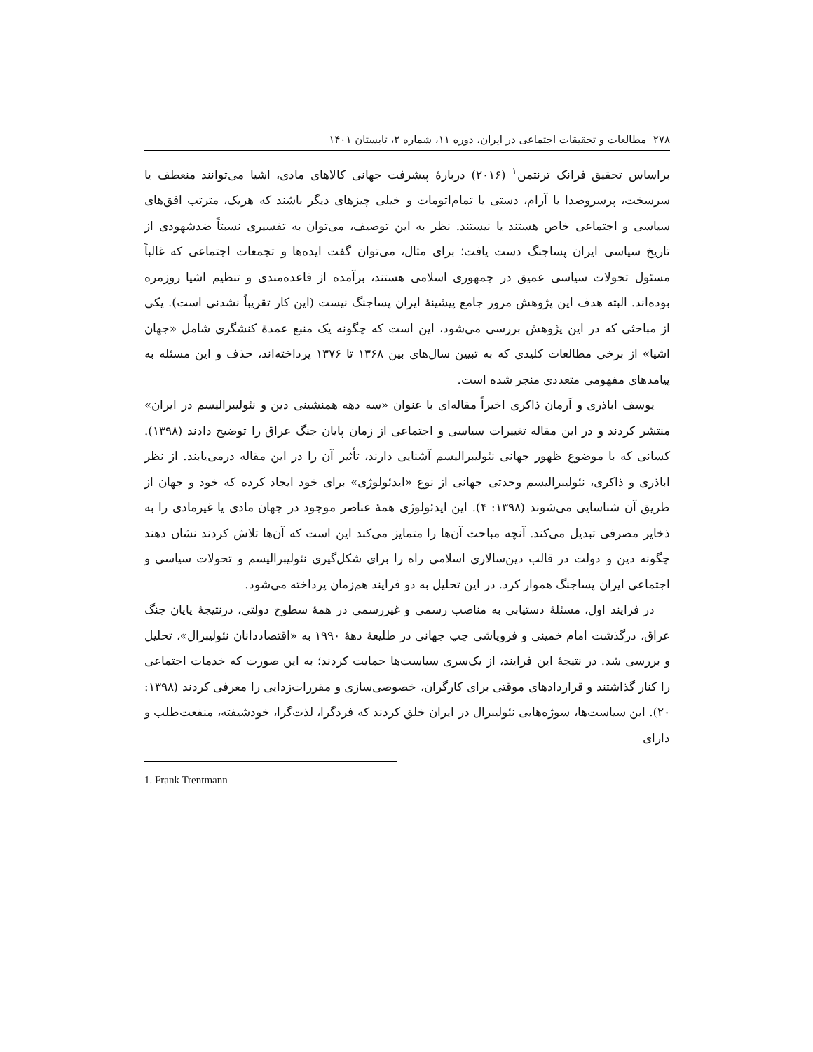۲۷۸ مطالعات و تحقیقات اجتماعی در ایران، دوره ۱۱، شماره ۲، تابستان ۱۴۰۱
براساس تحقیق فرانک ترنتمن<sup>۱</sup> (۲۰۱۶) دربارهٔ پیشرفت جهانی کالاهای مادی، اشیا می‌توانند منعطف یا سرسخت، پرسروصدا یا آرام، دستی یا تمام‌اتومات و خیلی چیزهای دیگر باشند که هریک، مترتب افق‌های سیاسی و اجتماعی خاص هستند یا نیستند. نظر به این توصیف، می‌توان به تفسیری نسبتاً ضدشهودی از تاریخ سیاسی ایران پساجنگ دست یافت؛ برای مثال، می‌توان گفت ایده‌ها و تجمعات اجتماعی که غالباً مسئول تحولات سیاسی عمیق در جمهوری اسلامی هستند، برآمده از قاعده‌مندی و تنظیم اشیا روزمره بوده‌اند. البته هدف این پژوهش مرور جامع پیشینهٔ ایران پساجنگ نیست (این کار تقریباً نشدنی است). یکی از مباحثی که در این پژوهش بررسی می‌شود، این است که چگونه یک منبع عمدهٔ کنشگری شامل «جهان اشیا» از برخی مطالعات کلیدی که به تبیین سال‌های بین ۱۳۶۸ تا ۱۳۷۶ پرداخته‌اند، حذف و این مسئله به پیامدهای مفهومی متعددی منجر شده است.
یوسف اباذری و آرمان ذاکری اخیراً مقاله‌ای با عنوان «سه دهه همنشینی دین و نئولیبرالیسم در ایران» منتشر کردند و در این مقاله تغییرات سیاسی و اجتماعی از زمان پایان جنگ عراق را توضیح دادند (۱۳۹۸). کسانی که با موضوع ظهور جهانی نئولیبرالیسم آشنایی دارند، تأثیر آن را در این مقاله درمی‌یابند. از نظر اباذری و ذاکری، نئولیبرالیسم وحدتی جهانی از نوع «ایدئولوژی» برای خود ایجاد کرده که خود و جهان از طریق آن شناسایی می‌شوند (۱۳۹۸: ۴). این ایدئولوژی همهٔ عناصر موجود در جهان مادی یا غیرمادی را به ذخایر مصرفی تبدیل می‌کند. آنچه مباحث آن‌ها را متمایز می‌کند این است که آن‌ها تلاش کردند نشان دهند چگونه دین و دولت در قالب دین‌سالاری اسلامی راه را برای شکل‌گیری نئولیبرالیسم و تحولات سیاسی و اجتماعی ایران پساجنگ هموار کرد. در این تحلیل به دو فرایند هم‌زمان پرداخته می‌شود.
در فرایند اول، مسئلهٔ دستیابی به مناصب رسمی و غیررسمی در همهٔ سطوح دولتی، درنتیجهٔ پایان جنگ عراق، درگذشت امام خمینی و فروپاشی چپ جهانی در طلیعهٔ دهۀ ۱۹۹۰ به «اقتصاددانان نئولیبرال»، تحلیل و بررسی شد. در نتیجهٔ این فرایند، از یک‌سری سیاست‌ها حمایت کردند؛ به این صورت که خدمات اجتماعی را کنار گذاشتند و قراردادهای موقتی برای کارگران، خصوصی‌سازی و مقررات‌زدایی را معرفی کردند (۱۳۹۸: ۲۰). این سیاست‌ها، سوژه‌هایی نئولیبرال در ایران خلق کردند که فردگرا، لذت‌گرا، خودشیفته، منفعت‌طلب و دارای
1. Frank Trentmann